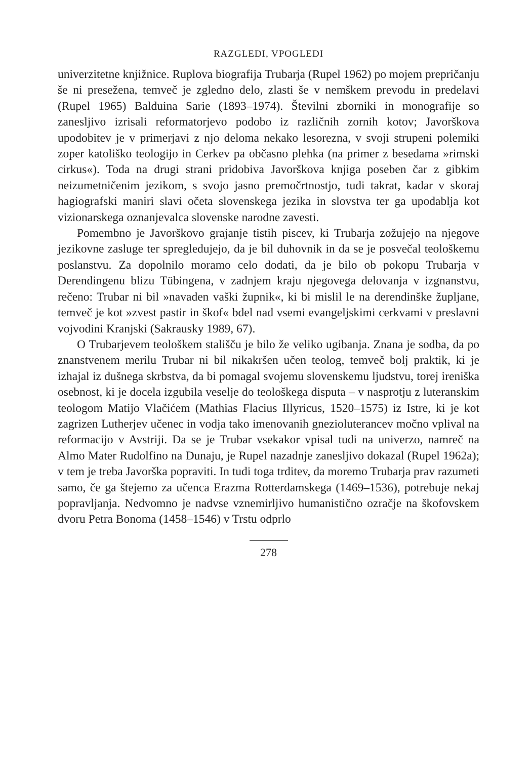RAZGLEDI, VPOGLEDI
univerzitetne knjižnice. Ruplova biografija Trubarja (Rupel 1962) po mojem prepričanju še ni presežena, temveč je zgledno delo, zlasti še v nemškem prevodu in predelavi (Rupel 1965) Balduina Sarie (1893–1974). Številni zborniki in monografije so zanesljivo izrisali reformatorjevo podobo iz različnih zornih kotov; Javorškova upodobitev je v primerjavi z njo deloma nekako lesorezna, v svoji strupeni polemiki zoper katoliško teologijo in Cerkev pa občasno plehka (na primer z besedama »rimski cirkus«). Toda na drugi strani pridobiva Javorškova knjiga poseben čar z gibkim neizumetničenim jezikom, s svojo jasno premočrtnostjo, tudi takrat, kadar v skoraj hagiografski maniri slavi očeta slovenskega jezika in slovstva ter ga upodablja kot vizionarskega oznanjevalca slovenske narodne zavesti.
Pomembno je Javorškovo grajanje tistih piscev, ki Trubarja zožujejo na njegove jezikovne zasluge ter spregledujejo, da je bil duhovnik in da se je posvečal teološkemu poslanstvu. Za dopolnilo moramo celo dodati, da je bilo ob pokopu Trubarja v Derendingenu blizu Tübingena, v zadnjem kraju njegovega delovanja v izgnanstvu, rečeno: Trubar ni bil »navaden vaški župnik«, ki bi mislil le na derendinške župljane, temveč je kot »zvest pastir in škof« bdel nad vsemi evangeljskimi cerkvami v preslavni vojvodini Kranjski (Sakrausky 1989, 67).
O Trubarjevem teološkem stališču je bilo že veliko ugibanja. Znana je sodba, da po znanstvenem merilu Trubar ni bil nikakršen učen teolog, temveč bolj praktik, ki je izhajal iz dušnega skrbstva, da bi pomagal svojemu slovenskemu ljudstvu, torej ireniška osebnost, ki je docela izgubila veselje do teološkega disputa – v nasprotju z luteranskim teologom Matijo Vlačićem (Mathias Flacius Illyricus, 1520–1575) iz Istre, ki je kot zagrizen Lutherjev učenec in vodja tako imenovanih gnezioluterancev močno vplival na reformacijo v Avstriji. Da se je Trubar vsekakor vpisal tudi na univerzo, namreč na Almo Mater Rudolfino na Dunaju, je Rupel nazadnje zanesljivo dokazal (Rupel 1962a); v tem je treba Javorška popraviti. In tudi toga trditev, da moremo Trubarja prav razumeti samo, če ga štejemo za učenca Erazma Rotterdamskega (1469–1536), potrebuje nekaj popravljanja. Nedvomno je nadvse vznemirljivo humanistično ozračje na škofovskem dvoru Petra Bonoma (1458–1546) v Trstu odprlo
278